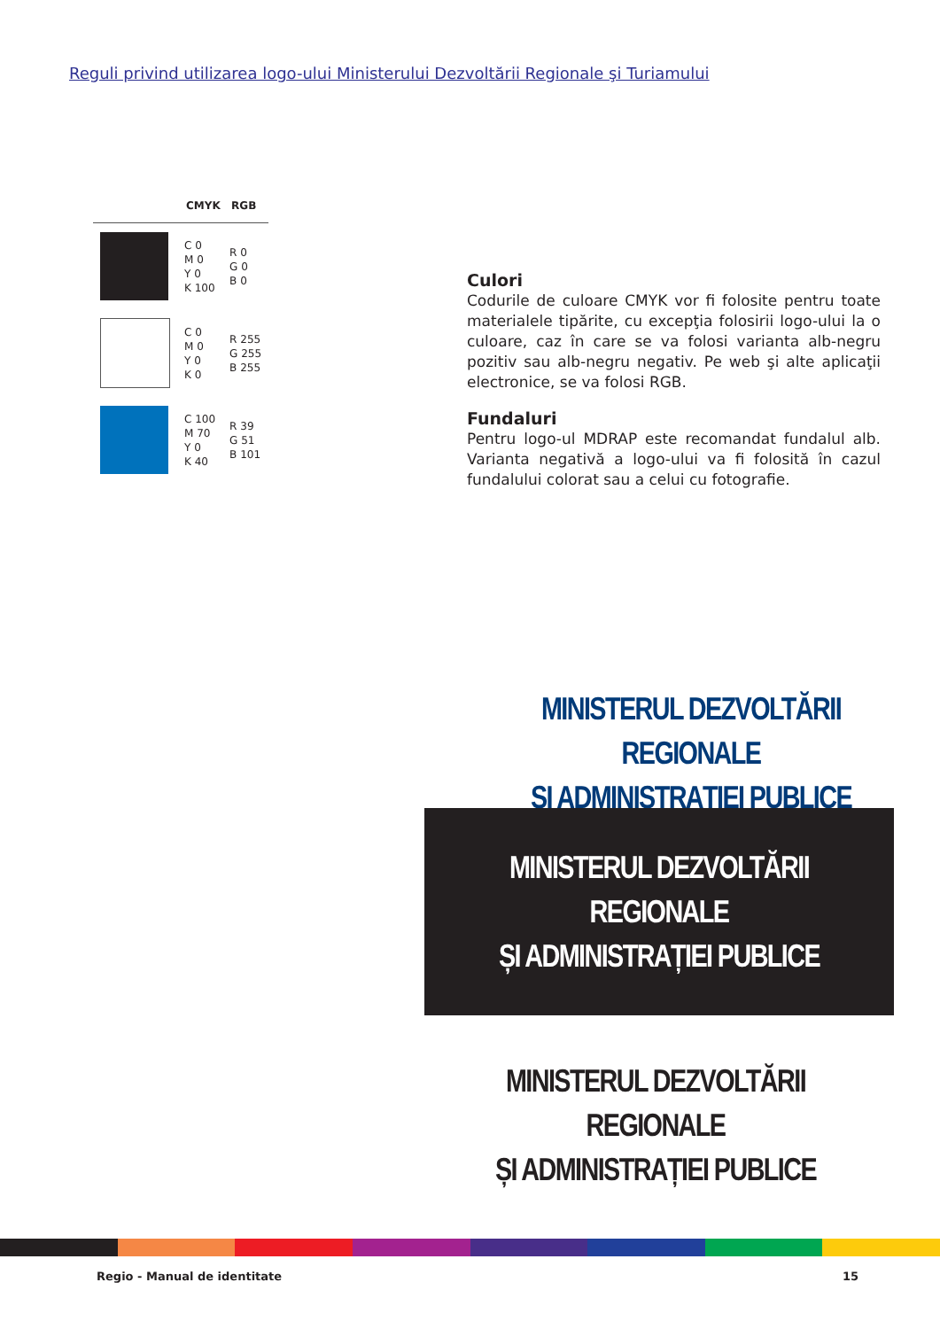Reguli privind utilizarea logo-ului Ministerului Dezvoltării Regionale şi Turiamului
| | CMYK | RGB |
| --- | --- | --- |
| | C 0 M 0 Y 0 K 100 | R 0 G 0 B 0 |
| | C 0 M 0 Y 0 K 0 | R 255 G 255 B 255 |
| | C 100 M 70 Y 0 K 40 | R 39 G 51 B 101 |
Culori
Codurile de culoare CMYK vor fi folosite pentru toate materialele tipărite, cu excepţia folosirii logo-ului la o culoare, caz în care se va folosi varianta alb-negru pozitiv sau alb-negru negativ. Pe web şi alte aplicaţii electronice, se va folosi RGB.
Fundaluri
Pentru logo-ul MDRAP este recomandat fundalul alb. Varianta negativă a logo-ului va fi folosită în cazul fundalului colorat sau a celui cu fotografie.
MINISTERUL DEZVOLTĂRII REGIONALE
ȘI ADMINISTRAȚIEI PUBLICE
MINISTERUL DEZVOLTĂRII REGIONALE
ȘI ADMINISTRAȚIEI PUBLICE
MINISTERUL DEZVOLTĂRII REGIONALE
ȘI ADMINISTRAȚIEI PUBLICE
Regio - Manual de identitate 15